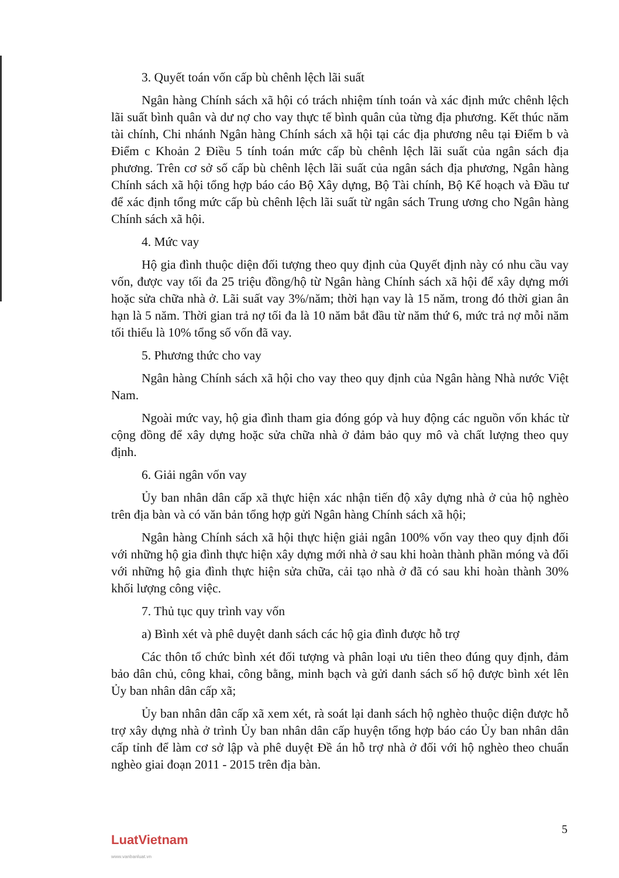3. Quyết toán vốn cấp bù chênh lệch lãi suất
Ngân hàng Chính sách xã hội có trách nhiệm tính toán và xác định mức chênh lệch lãi suất bình quân và dư nợ cho vay thực tế bình quân của từng địa phương. Kết thúc năm tài chính, Chi nhánh Ngân hàng Chính sách xã hội tại các địa phương nêu tại Điểm b và Điểm c Khoản 2 Điều 5 tính toán mức cấp bù chênh lệch lãi suất của ngân sách địa phương. Trên cơ sở số cấp bù chênh lệch lãi suất của ngân sách địa phương, Ngân hàng Chính sách xã hội tổng hợp báo cáo Bộ Xây dựng, Bộ Tài chính, Bộ Kế hoạch và Đầu tư để xác định tổng mức cấp bù chênh lệch lãi suất từ ngân sách Trung ương cho Ngân hàng Chính sách xã hội.
4. Mức vay
Hộ gia đình thuộc diện đối tượng theo quy định của Quyết định này có nhu cầu vay vốn, được vay tối đa 25 triệu đồng/hộ từ Ngân hàng Chính sách xã hội để xây dựng mới hoặc sửa chữa nhà ở. Lãi suất vay 3%/năm; thời hạn vay là 15 năm, trong đó thời gian ân hạn là 5 năm. Thời gian trả nợ tối đa là 10 năm bắt đầu từ năm thứ 6, mức trả nợ mỗi năm tối thiểu là 10% tổng số vốn đã vay.
5. Phương thức cho vay
Ngân hàng Chính sách xã hội cho vay theo quy định của Ngân hàng Nhà nước Việt Nam.
Ngoài mức vay, hộ gia đình tham gia đóng góp và huy động các nguồn vốn khác từ cộng đồng để xây dựng hoặc sửa chữa nhà ở đảm bảo quy mô và chất lượng theo quy định.
6. Giải ngân vốn vay
Ủy ban nhân dân cấp xã thực hiện xác nhận tiến độ xây dựng nhà ở của hộ nghèo trên địa bàn và có văn bản tổng hợp gửi Ngân hàng Chính sách xã hội;
Ngân hàng Chính sách xã hội thực hiện giải ngân 100% vốn vay theo quy định đối với những hộ gia đình thực hiện xây dựng mới nhà ở sau khi hoàn thành phần móng và đối với những hộ gia đình thực hiện sửa chữa, cải tạo nhà ở đã có sau khi hoàn thành 30% khối lượng công việc.
7. Thủ tục quy trình vay vốn
a) Bình xét và phê duyệt danh sách các hộ gia đình được hỗ trợ
Các thôn tổ chức bình xét đối tượng và phân loại ưu tiên theo đúng quy định, đảm bảo dân chủ, công khai, công bằng, minh bạch và gửi danh sách số hộ được bình xét lên Ủy ban nhân dân cấp xã;
Ủy ban nhân dân cấp xã xem xét, rà soát lại danh sách hộ nghèo thuộc diện được hỗ trợ xây dựng nhà ở trình Ủy ban nhân dân cấp huyện tổng hợp báo cáo Ủy ban nhân dân cấp tỉnh để làm cơ sở lập và phê duyệt Đề án hỗ trợ nhà ở đối với hộ nghèo theo chuẩn nghèo giai đoạn 2011 - 2015 trên địa bàn.
5
LuatVietnam
www.vanbanluat.vn